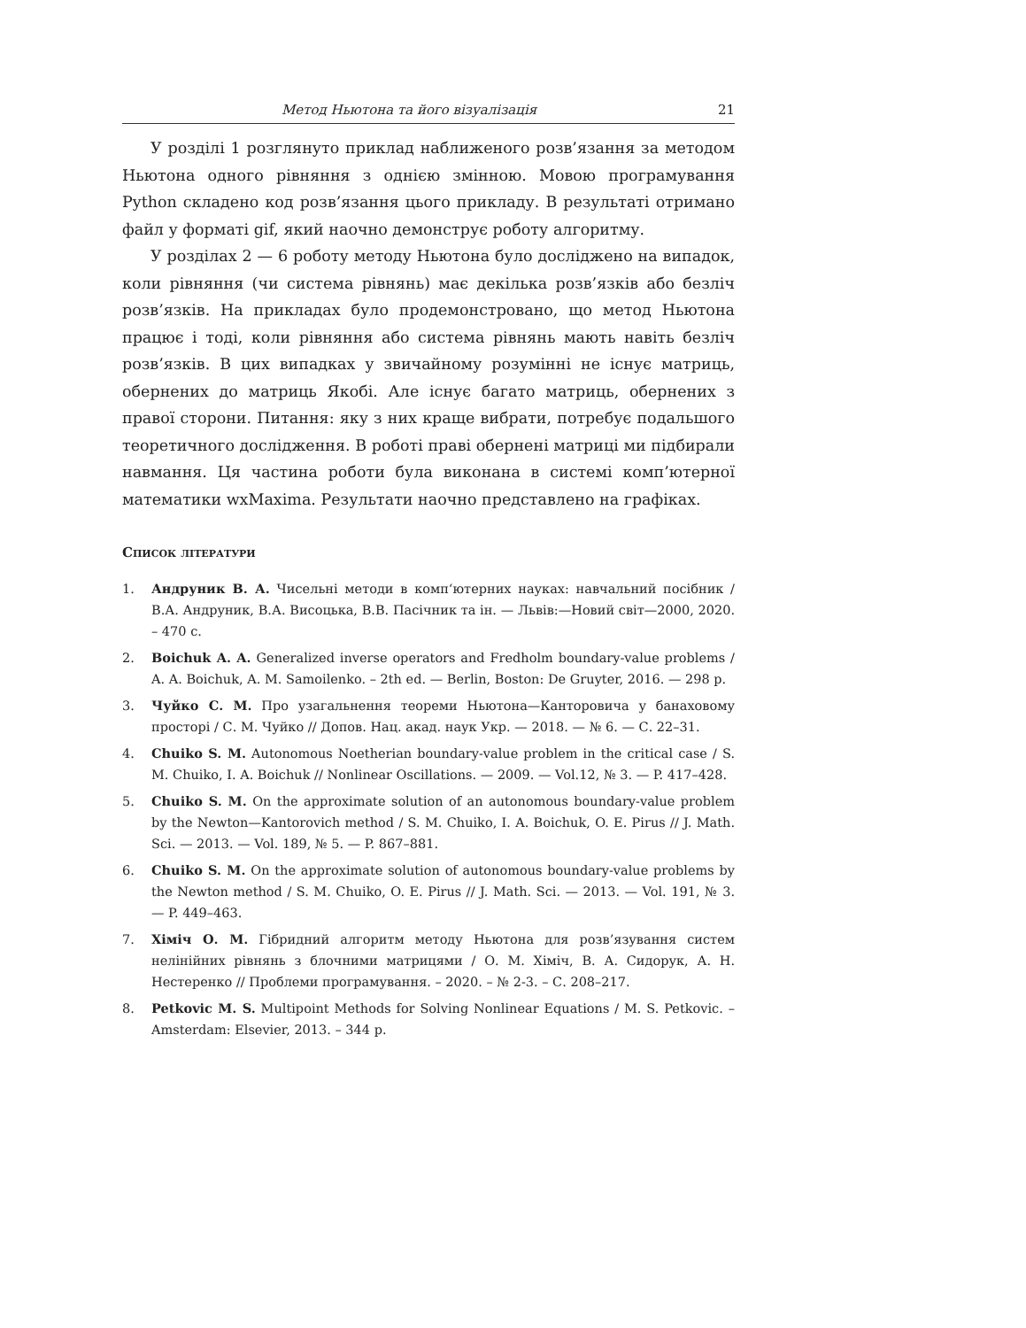Метод Ньютона та його візуалізація 21
У розділі 1 розглянуто приклад наближеного розв’язання за методом Ньютона одного рівняння з однією змінною. Мовою програмування Python складено код розв’язання цього прикладу. В результаті отримано файл у форматі gif, який наочно демонструє роботу алгоритму.
У розділах 2 — 6 роботу методу Ньютона було досліджено на випадок, коли рівняння (чи система рівнянь) має декілька розв’язків або безліч розв’язків. На прикладах було продемонстровано, що метод Ньютона працює і тоді, коли рівняння або система рівнянь мають навіть безліч розв’язків. В цих випадках у звичайному розумінні не існує матриць, обернених до матриць Якобі. Але існує багато матриць, обернених з правої сторони. Питання: яку з них краще вибрати, потребує подальшого теоретичного дослідження. В роботі праві обернені матриці ми підбирали навмання. Ця частина роботи була виконана в системі комп’ютерної математики wxMaxima. Результати наочно представлено на графіках.
Список літератури
1. Андруник В. А. Чисельні методи в комп‘ютерних науках: навчальний посібник / В.А. Андруник, В.А. Висоцька, В.В. Пасічник та ін. — Львів:—Новий світ—2000, 2020. – 470 с.
2. Boichuk A. A. Generalized inverse operators and Fredholm boundary-value problems / A. A. Boichuk, A. M. Samoilenko. – 2th ed. — Berlin, Boston: De Gruyter, 2016. — 298 p.
3. Чуйко С. М. Про узагальнення теореми Ньютона—Канторовича у банаховому просторі / С. М. Чуйко // Допов. Нац. акад. наук Укр. — 2018. — № 6. — С. 22–31.
4. Chuiko S. M. Autonomous Noetherian boundary-value problem in the critical case / S. M. Chuiko, I. A. Boichuk // Nonlinear Oscillations. — 2009. — Vol.12, № 3. — P. 417–428.
5. Chuiko S. M. On the approximate solution of an autonomous boundary-value problem by the Newton—Kantorovich method / S. M. Chuiko, I. A. Boichuk, O. E. Pirus // J. Math. Sci. — 2013. — Vol. 189, № 5. — P. 867–881.
6. Chuiko S. M. On the approximate solution of autonomous boundary-value problems by the Newton method / S. M. Chuiko, O. E. Pirus // J. Math. Sci. — 2013. — Vol. 191, № 3. — P. 449–463.
7. Хіміч О. М. Гібридний алгоритм методу Ньютона для розв’язування систем нелінійних рівнянь з блочними матрицями / О. М. Хіміч, В. А. Сидорук, А. Н. Нестеренко // Проблеми програмування. – 2020. – № 2-3. – С. 208–217.
8. Petkovic M. S. Multipoint Methods for Solving Nonlinear Equations / M. S. Petkovic. – Amsterdam: Elsevier, 2013. – 344 p.